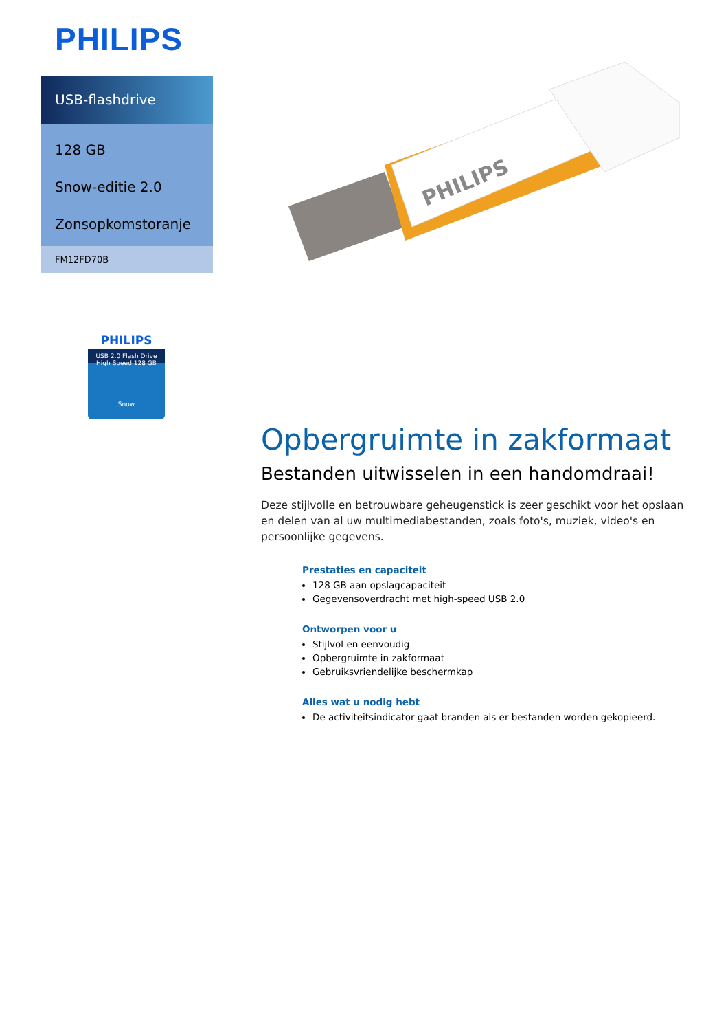PHILIPS
USB-flashdrive
128 GB
Snow-editie 2.0
Zonsopkomstoranje
FM12FD70B
PHILIPS
USB 2.0 Flash Drive
High Speed 128 GB
Snow
PHILIPS
Opbergruimte in zakformaat
Bestanden uitwisselen in een handomdraai!
Deze stijlvolle en betrouwbare geheugenstick is zeer geschikt voor het opslaan en delen van al uw multimediabestanden, zoals foto's, muziek, video's en persoonlijke gegevens.
Prestaties en capaciteit
128 GB aan opslagcapaciteit
Gegevensoverdracht met high-speed USB 2.0
Ontworpen voor u
Stijlvol en eenvoudig
Opbergruimte in zakformaat
Gebruiksvriendelijke beschermkap
Alles wat u nodig hebt
De activiteitsindicator gaat branden als er bestanden worden gekopieerd.